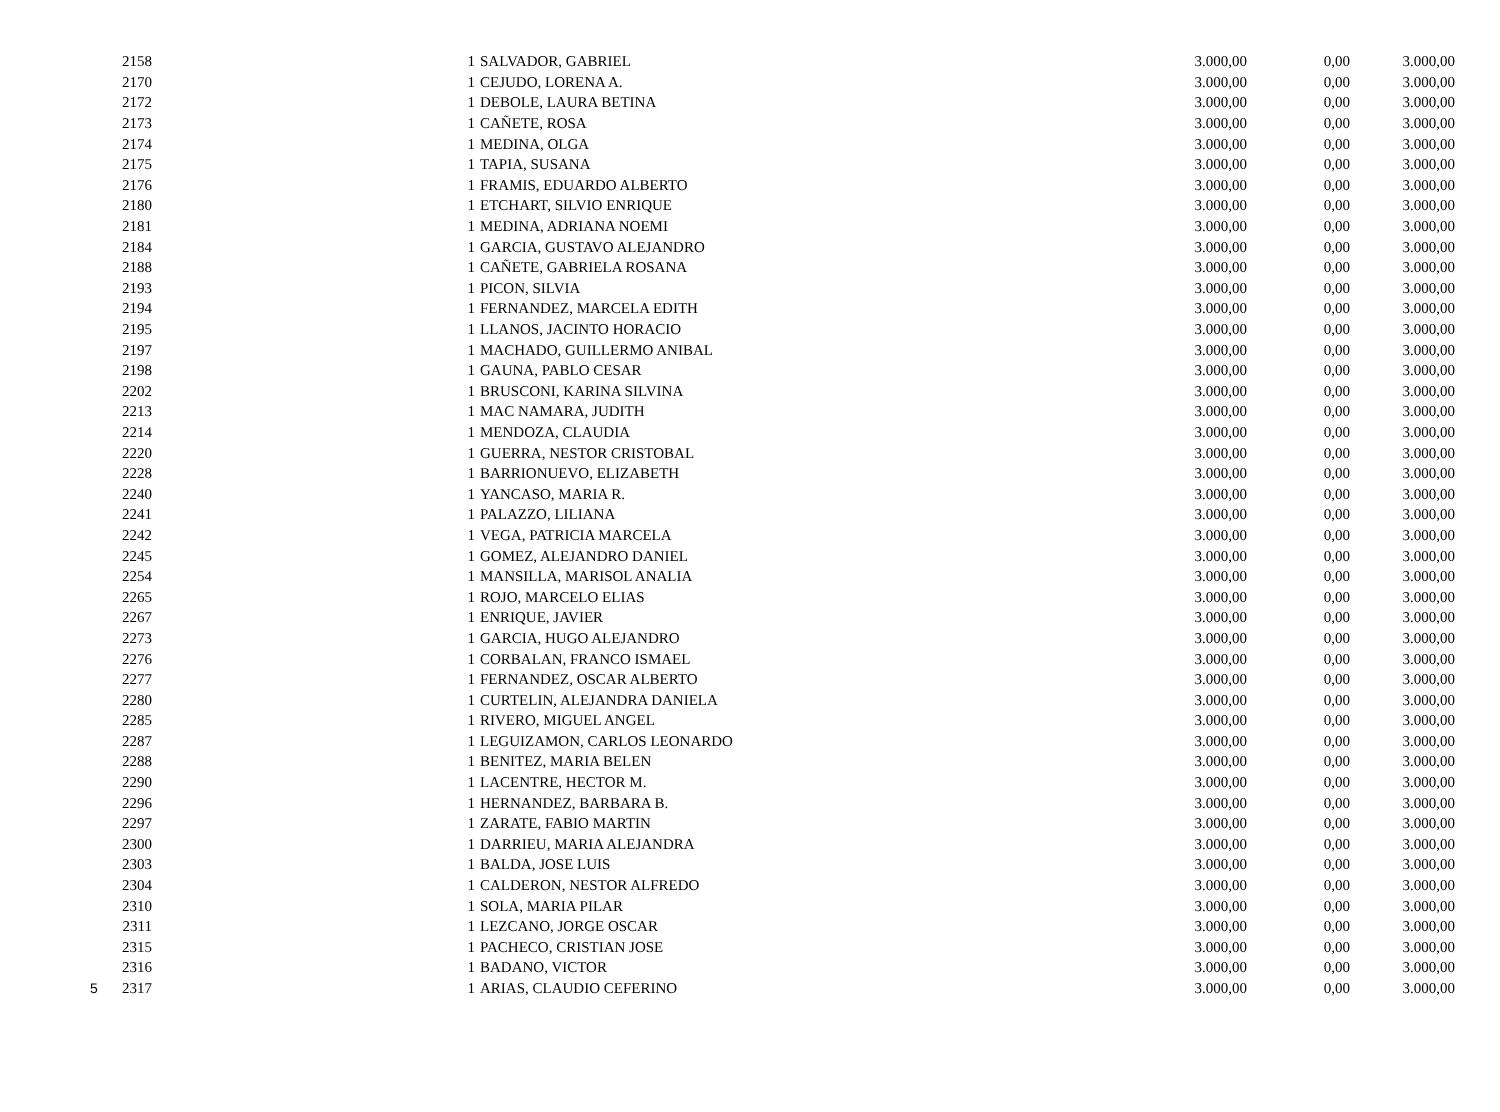| | 2158 | 1 | SALVADOR, GABRIEL | 3.000,00 | 0,00 | 3.000,00 |
| | 2170 | 1 | CEJUDO, LORENA A. | 3.000,00 | 0,00 | 3.000,00 |
| | 2172 | 1 | DEBOLE, LAURA BETINA | 3.000,00 | 0,00 | 3.000,00 |
| | 2173 | 1 | CAÑETE, ROSA | 3.000,00 | 0,00 | 3.000,00 |
| | 2174 | 1 | MEDINA, OLGA | 3.000,00 | 0,00 | 3.000,00 |
| | 2175 | 1 | TAPIA, SUSANA | 3.000,00 | 0,00 | 3.000,00 |
| | 2176 | 1 | FRAMIS, EDUARDO ALBERTO | 3.000,00 | 0,00 | 3.000,00 |
| | 2180 | 1 | ETCHART, SILVIO ENRIQUE | 3.000,00 | 0,00 | 3.000,00 |
| | 2181 | 1 | MEDINA, ADRIANA NOEMI | 3.000,00 | 0,00 | 3.000,00 |
| | 2184 | 1 | GARCIA, GUSTAVO ALEJANDRO | 3.000,00 | 0,00 | 3.000,00 |
| | 2188 | 1 | CAÑETE, GABRIELA ROSANA | 3.000,00 | 0,00 | 3.000,00 |
| | 2193 | 1 | PICON, SILVIA | 3.000,00 | 0,00 | 3.000,00 |
| | 2194 | 1 | FERNANDEZ, MARCELA EDITH | 3.000,00 | 0,00 | 3.000,00 |
| | 2195 | 1 | LLANOS, JACINTO HORACIO | 3.000,00 | 0,00 | 3.000,00 |
| | 2197 | 1 | MACHADO, GUILLERMO ANIBAL | 3.000,00 | 0,00 | 3.000,00 |
| | 2198 | 1 | GAUNA, PABLO CESAR | 3.000,00 | 0,00 | 3.000,00 |
| | 2202 | 1 | BRUSCONI, KARINA SILVINA | 3.000,00 | 0,00 | 3.000,00 |
| | 2213 | 1 | MAC NAMARA, JUDITH | 3.000,00 | 0,00 | 3.000,00 |
| | 2214 | 1 | MENDOZA, CLAUDIA | 3.000,00 | 0,00 | 3.000,00 |
| | 2220 | 1 | GUERRA, NESTOR CRISTOBAL | 3.000,00 | 0,00 | 3.000,00 |
| | 2228 | 1 | BARRIONUEVO, ELIZABETH | 3.000,00 | 0,00 | 3.000,00 |
| | 2240 | 1 | YANCASO, MARIA R. | 3.000,00 | 0,00 | 3.000,00 |
| | 2241 | 1 | PALAZZO, LILIANA | 3.000,00 | 0,00 | 3.000,00 |
| | 2242 | 1 | VEGA, PATRICIA MARCELA | 3.000,00 | 0,00 | 3.000,00 |
| | 2245 | 1 | GOMEZ, ALEJANDRO DANIEL | 3.000,00 | 0,00 | 3.000,00 |
| | 2254 | 1 | MANSILLA, MARISOL ANALIA | 3.000,00 | 0,00 | 3.000,00 |
| | 2265 | 1 | ROJO, MARCELO ELIAS | 3.000,00 | 0,00 | 3.000,00 |
| | 2267 | 1 | ENRIQUE, JAVIER | 3.000,00 | 0,00 | 3.000,00 |
| | 2273 | 1 | GARCIA, HUGO ALEJANDRO | 3.000,00 | 0,00 | 3.000,00 |
| | 2276 | 1 | CORBALAN, FRANCO ISMAEL | 3.000,00 | 0,00 | 3.000,00 |
| | 2277 | 1 | FERNANDEZ, OSCAR ALBERTO | 3.000,00 | 0,00 | 3.000,00 |
| | 2280 | 1 | CURTELIN, ALEJANDRA DANIELA | 3.000,00 | 0,00 | 3.000,00 |
| | 2285 | 1 | RIVERO, MIGUEL ANGEL | 3.000,00 | 0,00 | 3.000,00 |
| | 2287 | 1 | LEGUIZAMON, CARLOS LEONARDO | 3.000,00 | 0,00 | 3.000,00 |
| | 2288 | 1 | BENITEZ, MARIA BELEN | 3.000,00 | 0,00 | 3.000,00 |
| | 2290 | 1 | LACENTRE, HECTOR M. | 3.000,00 | 0,00 | 3.000,00 |
| | 2296 | 1 | HERNANDEZ, BARBARA B. | 3.000,00 | 0,00 | 3.000,00 |
| | 2297 | 1 | ZARATE, FABIO MARTIN | 3.000,00 | 0,00 | 3.000,00 |
| | 2300 | 1 | DARRIEU, MARIA ALEJANDRA | 3.000,00 | 0,00 | 3.000,00 |
| | 2303 | 1 | BALDA, JOSE LUIS | 3.000,00 | 0,00 | 3.000,00 |
| | 2304 | 1 | CALDERON, NESTOR ALFREDO | 3.000,00 | 0,00 | 3.000,00 |
| | 2310 | 1 | SOLA, MARIA PILAR | 3.000,00 | 0,00 | 3.000,00 |
| | 2311 | 1 | LEZCANO, JORGE OSCAR | 3.000,00 | 0,00 | 3.000,00 |
| | 2315 | 1 | PACHECO, CRISTIAN JOSE | 3.000,00 | 0,00 | 3.000,00 |
| | 2316 | 1 | BADANO, VICTOR | 3.000,00 | 0,00 | 3.000,00 |
| 5 | 2317 | 1 | ARIAS, CLAUDIO CEFERINO | 3.000,00 | 0,00 | 3.000,00 |